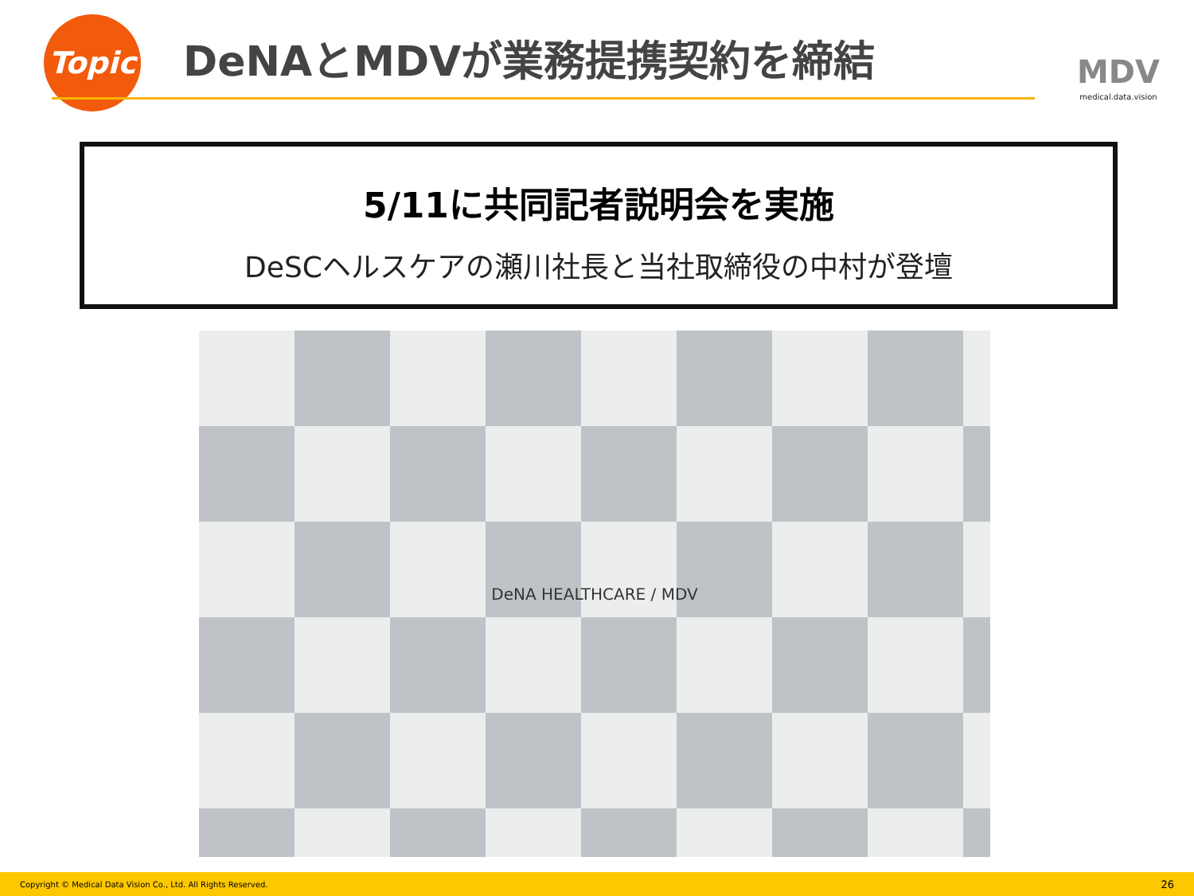Topic DeNAとMDVが業務提携契約を締結
MDV
medical.data.vision
5/11に共同記者説明会を実施
DeSCヘルスケアの瀬川社長と当社取締役の中村が登壇
DeNA HEALTHCARE / MDV
Copyright © Medical Data Vision Co., Ltd. All Rights Reserved. 26